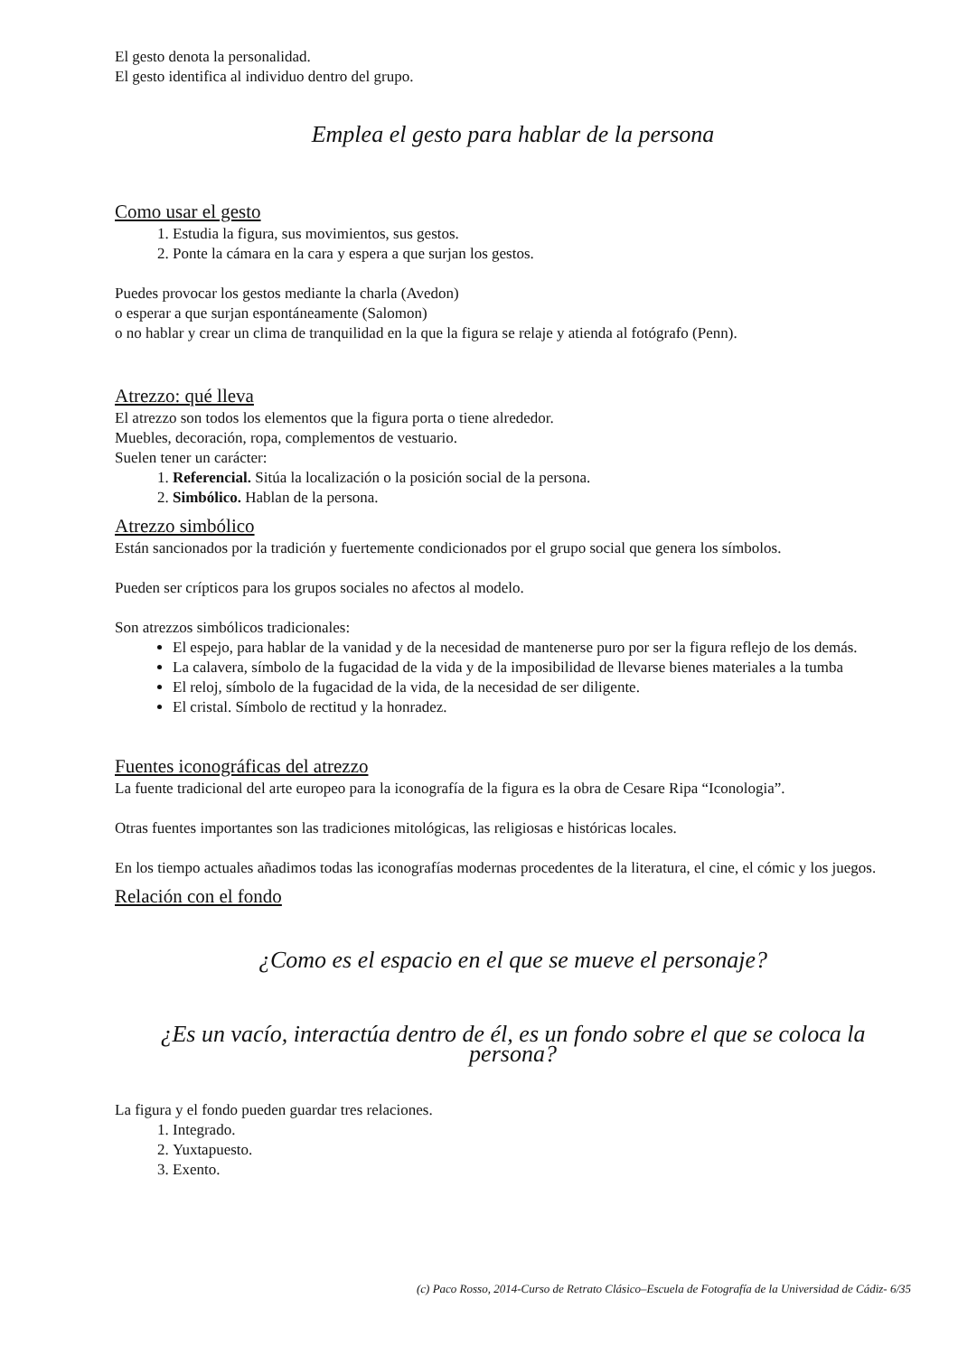El gesto denota la personalidad.
El gesto identifica al individuo dentro del grupo.
Emplea el gesto para hablar de la persona
Como usar el gesto
1. Estudia la figura, sus movimientos, sus gestos.
2. Ponte la cámara en la cara y espera a que surjan los gestos.
Puedes provocar los gestos mediante la charla (Avedon)
o esperar a que surjan espontáneamente (Salomon)
o no hablar y crear un clima de tranquilidad en la que la figura se relaje y atienda al fotógrafo (Penn).
Atrezzo: qué lleva
El atrezzo son todos los elementos que la figura porta o tiene alrededor.
Muebles, decoración, ropa, complementos de vestuario.
Suelen tener un carácter:
1. Referencial. Sitúa la localización o la posición social de la persona.
2. Simbólico. Hablan de la persona.
Atrezzo simbólico
Están sancionados por la tradición y fuertemente condicionados por el grupo social que genera los símbolos.
Pueden ser crípticos para los grupos sociales no afectos al modelo.
Son atrezzos simbólicos tradicionales:
El espejo, para hablar de la vanidad y de la necesidad de mantenerse puro por ser la figura reflejo de los demás.
La calavera, símbolo de la fugacidad de la vida y de la imposibilidad de llevarse bienes materiales a la tumba
El reloj, símbolo de la fugacidad de la vida, de la necesidad de ser diligente.
El cristal. Símbolo de rectitud y la honradez.
Fuentes iconográficas del atrezzo
La fuente tradicional del arte europeo para la iconografía de la figura es la obra de Cesare Ripa “Iconologia”.
Otras fuentes importantes son las tradiciones mitológicas, las religiosas e históricas locales.
En los tiempo actuales añadimos todas las iconografías modernas procedentes de la literatura, el cine, el cómic y los juegos.
Relación con el fondo
¿Como es el espacio en el que se mueve el personaje?
¿Es un vacío, interactúa dentro de él, es un fondo sobre el que se coloca la persona?
La figura y el fondo pueden guardar tres relaciones.
1. Integrado.
2. Yuxtapuesto.
3. Exento.
(c) Paco Rosso, 2014-Curso de Retrato Clásico–Escuela de Fotografía de la Universidad de Cádiz- 6/35